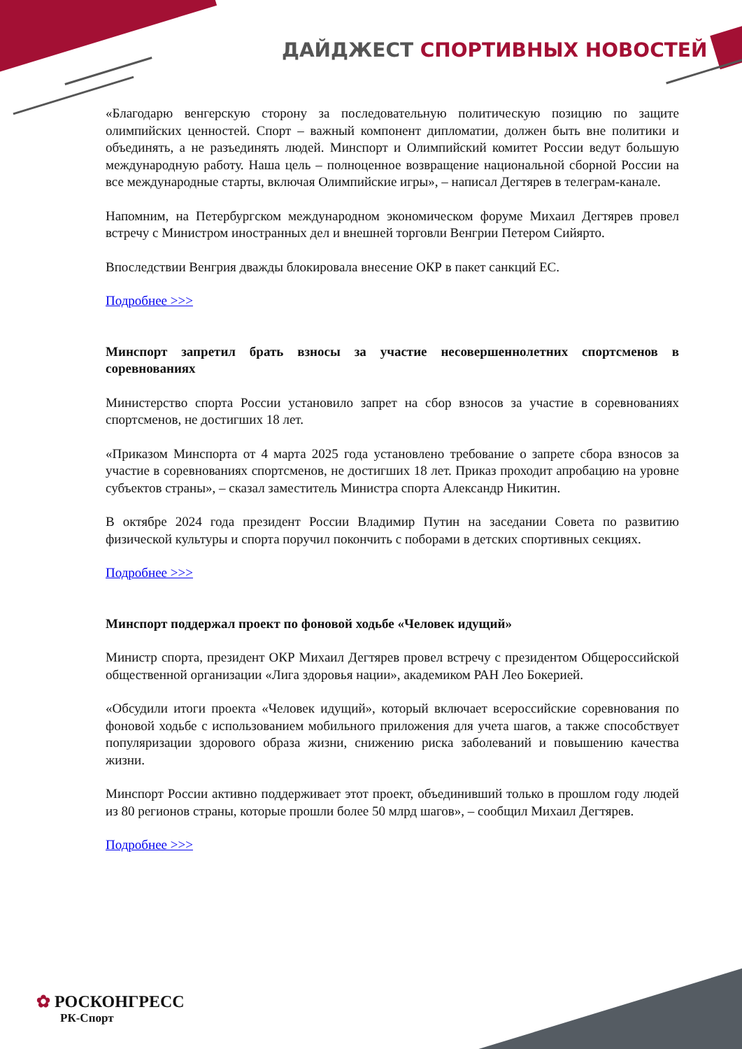ДАЙДЖЕСТ СПОРТИВНЫХ НОВОСТЕЙ
«Благодарю венгерскую сторону за последовательную политическую позицию по защите олимпийских ценностей. Спорт – важный компонент дипломатии, должен быть вне политики и объединять, а не разъединять людей. Минспорт и Олимпийский комитет России ведут большую международную работу. Наша цель – полноценное возвращение национальной сборной России на все международные старты, включая Олимпийские игры», – написал Дегтярев в телеграм-канале.
Напомним, на Петербургском международном экономическом форуме Михаил Дегтярев провел встречу с Министром иностранных дел и внешней торговли Венгрии Петером Сийярто.
Впоследствии Венгрия дважды блокировала внесение ОКР в пакет санкций ЕС.
Подробнее >>>
Минспорт запретил брать взносы за участие несовершеннолетних спортсменов в соревнованиях
Министерство спорта России установило запрет на сбор взносов за участие в соревнованиях спортсменов, не достигших 18 лет.
«Приказом Минспорта от 4 марта 2025 года установлено требование о запрете сбора взносов за участие в соревнованиях спортсменов, не достигших 18 лет. Приказ проходит апробацию на уровне субъектов страны», – сказал заместитель Министра спорта Александр Никитин.
В октябре 2024 года президент России Владимир Путин на заседании Совета по развитию физической культуры и спорта поручил покончить с поборами в детских спортивных секциях.
Подробнее >>>
Минспорт поддержал проект по фоновой ходьбе «Человек идущий»
Министр спорта, президент ОКР Михаил Дегтярев провел встречу с президентом Общероссийской общественной организации «Лига здоровья нации», академиком РАН Лео Бокерией.
«Обсудили итоги проекта «Человек идущий», который включает всероссийские соревнования по фоновой ходьбе с использованием мобильного приложения для учета шагов, а также способствует популяризации здорового образа жизни, снижению риска заболеваний и повышению качества жизни.
Минспорт России активно поддерживает этот проект, объединивший только в прошлом году людей из 80 регионов страны, которые прошли более 50 млрд шагов», – сообщил Михаил Дегтярев.
Подробнее >>>
✿ РОСКОНГРЕСС
РК-Спорт